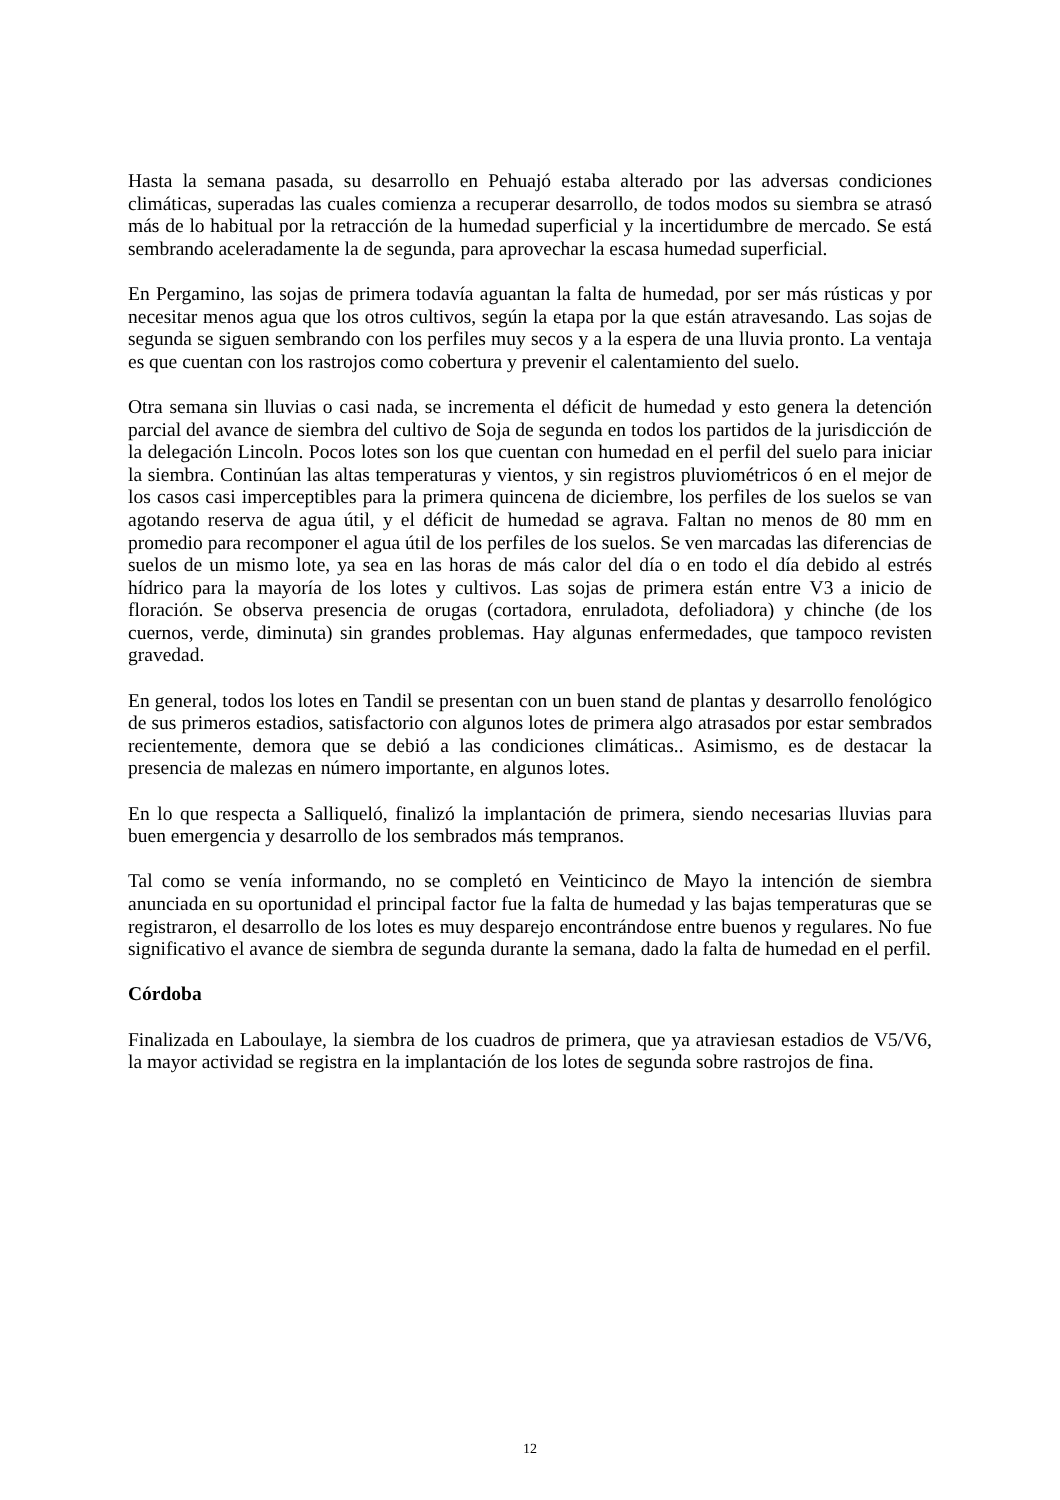Hasta la semana pasada, su desarrollo en Pehuajó estaba alterado por las adversas condiciones climáticas, superadas las cuales comienza a recuperar desarrollo, de todos modos su siembra se atrasó más de lo habitual por la retracción de la humedad superficial y la incertidumbre de mercado. Se está sembrando aceleradamente la de segunda, para aprovechar la escasa humedad superficial.
En Pergamino, las sojas de primera todavía aguantan la falta de humedad, por ser más rústicas y por necesitar menos agua que los otros cultivos, según la etapa por la que están atravesando. Las sojas de segunda se siguen sembrando con los perfiles muy secos y a la espera de una lluvia pronto. La ventaja es que cuentan con los rastrojos como cobertura y prevenir el calentamiento del suelo.
Otra semana sin lluvias o casi nada, se incrementa el déficit de humedad y esto genera la detención parcial del avance de siembra del cultivo de Soja de segunda en todos los partidos de la jurisdicción de la delegación Lincoln. Pocos lotes son los que cuentan con humedad en el perfil del suelo para iniciar la siembra. Continúan las altas temperaturas y vientos, y sin registros pluviométricos ó en el mejor de los casos casi imperceptibles para la primera quincena de diciembre, los perfiles de los suelos se van agotando reserva de agua útil, y el déficit de humedad se agrava. Faltan no menos de 80 mm en promedio para recomponer el agua útil de los perfiles de los suelos. Se ven marcadas las diferencias de suelos de un mismo lote, ya sea en las horas de más calor del día o en todo el día debido al estrés hídrico para la mayoría de los lotes y cultivos. Las sojas de primera están entre V3 a inicio de floración. Se observa presencia de orugas (cortadora, enruladota, defoliadora) y chinche (de los cuernos, verde, diminuta) sin grandes problemas. Hay algunas enfermedades, que tampoco revisten gravedad.
En general, todos los lotes en Tandil se presentan con un buen stand de plantas y desarrollo fenológico de sus primeros estadios, satisfactorio con algunos lotes de primera algo atrasados por estar sembrados recientemente, demora que se debió a las condiciones climáticas.. Asimismo, es de destacar la presencia de malezas en número importante, en algunos lotes.
En lo que respecta a Salliqueló, finalizó la implantación de primera, siendo necesarias lluvias para buen emergencia y desarrollo de los sembrados más tempranos.
Tal como se venía informando, no se completó en Veinticinco de Mayo la intención de siembra anunciada en su oportunidad el principal factor fue la falta de humedad y las bajas temperaturas que se registraron, el desarrollo de los lotes es muy desparejo encontrándose entre buenos y regulares. No fue significativo el avance de siembra de segunda durante la semana, dado la falta de humedad en el perfil.
Córdoba
Finalizada en Laboulaye, la siembra de los cuadros de primera, que ya atraviesan estadios de V5/V6, la mayor actividad se registra en la implantación de los lotes de segunda sobre rastrojos de fina.
12